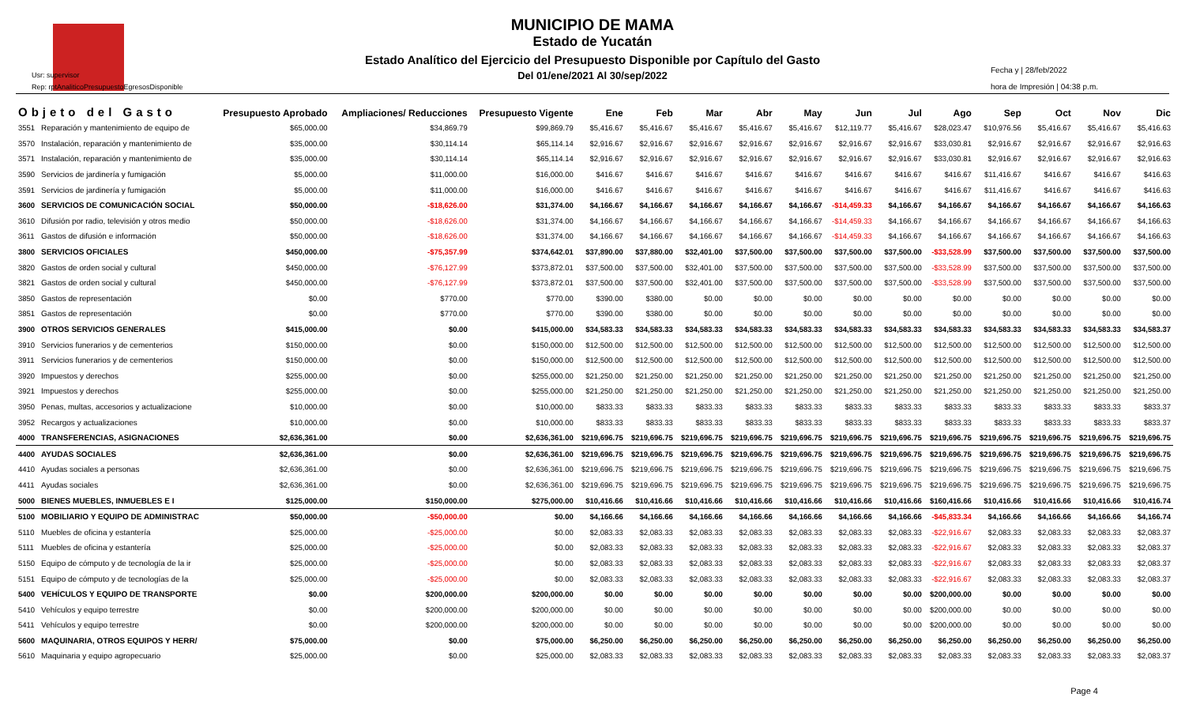Usr: supervisor
Rep: rptAnaliticoPresupuestoEgresosDisponible
MUNICIPIO DE MAMA
Estado de Yucatán
Estado Analítico del Ejercicio del Presupuesto Disponible por Capítulo del Gasto
Del 01/ene/2021 Al 30/sep/2022
Fecha y | 28/feb/2022
hora de Impresión | 04:38 p.m.
| Objeto del Gasto | | Presupuesto Aprobado | Ampliaciones/ Reducciones | Presupuesto Vigente | Ene | Feb | Mar | Abr | May | Jun | Jul | Ago | Sep | Oct | Nov | Dic |
| --- | --- | --- | --- | --- | --- | --- | --- | --- | --- | --- | --- | --- | --- | --- | --- | --- |
| 3551 | Reparación y mantenimiento de equipo de | $65,000.00 | $34,869.79 | $99,869.79 | $5,416.67 | $5,416.67 | $5,416.67 | $5,416.67 | $5,416.67 | $12,119.77 | $5,416.67 | $28,023.47 | $10,976.56 | $5,416.67 | $5,416.67 | $5,416.63 |
| 3570 | Instalación, reparación y mantenimiento de | $35,000.00 | $30,114.14 | $65,114.14 | $2,916.67 | $2,916.67 | $2,916.67 | $2,916.67 | $2,916.67 | $2,916.67 | $2,916.67 | $33,030.81 | $2,916.67 | $2,916.67 | $2,916.67 | $2,916.63 |
| 3571 | Instalación, reparación y mantenimiento de | $35,000.00 | $30,114.14 | $65,114.14 | $2,916.67 | $2,916.67 | $2,916.67 | $2,916.67 | $2,916.67 | $2,916.67 | $2,916.67 | $33,030.81 | $2,916.67 | $2,916.67 | $2,916.67 | $2,916.63 |
| 3590 | Servicios de jardinería y fumigación | $5,000.00 | $11,000.00 | $16,000.00 | $416.67 | $416.67 | $416.67 | $416.67 | $416.67 | $416.67 | $416.67 | $416.67 | $11,416.67 | $416.67 | $416.67 | $416.63 |
| 3591 | Servicios de jardinería y fumigación | $5,000.00 | $11,000.00 | $16,000.00 | $416.67 | $416.67 | $416.67 | $416.67 | $416.67 | $416.67 | $416.67 | $416.67 | $11,416.67 | $416.67 | $416.67 | $416.63 |
| 3600 | SERVICIOS DE COMUNICACIÓN SOCIAL | $50,000.00 | -$18,626.00 | $31,374.00 | $4,166.67 | $4,166.67 | $4,166.67 | $4,166.67 | $4,166.67 | -$14,459.33 | $4,166.67 | $4,166.67 | $4,166.67 | $4,166.67 | $4,166.67 | $4,166.63 |
| 3610 | Difusión por radio, televisión y otros medio | $50,000.00 | -$18,626.00 | $31,374.00 | $4,166.67 | $4,166.67 | $4,166.67 | $4,166.67 | $4,166.67 | -$14,459.33 | $4,166.67 | $4,166.67 | $4,166.67 | $4,166.67 | $4,166.67 | $4,166.63 |
| 3611 | Gastos de difusión e información | $50,000.00 | -$18,626.00 | $31,374.00 | $4,166.67 | $4,166.67 | $4,166.67 | $4,166.67 | $4,166.67 | -$14,459.33 | $4,166.67 | $4,166.67 | $4,166.67 | $4,166.67 | $4,166.67 | $4,166.63 |
| 3800 | SERVICIOS OFICIALES | $450,000.00 | -$75,357.99 | $374,642.01 | $37,890.00 | $37,880.00 | $32,401.00 | $37,500.00 | $37,500.00 | $37,500.00 | $37,500.00 | -$33,528.99 | $37,500.00 | $37,500.00 | $37,500.00 | $37,500.00 |
| 3820 | Gastos de orden social y cultural | $450,000.00 | -$76,127.99 | $373,872.01 | $37,500.00 | $37,500.00 | $32,401.00 | $37,500.00 | $37,500.00 | $37,500.00 | $37,500.00 | -$33,528.99 | $37,500.00 | $37,500.00 | $37,500.00 | $37,500.00 |
| 3821 | Gastos de orden social y cultural | $450,000.00 | -$76,127.99 | $373,872.01 | $37,500.00 | $37,500.00 | $32,401.00 | $37,500.00 | $37,500.00 | $37,500.00 | $37,500.00 | -$33,528.99 | $37,500.00 | $37,500.00 | $37,500.00 | $37,500.00 |
| 3850 | Gastos de representación | $0.00 | $770.00 | $770.00 | $390.00 | $380.00 | $0.00 | $0.00 | $0.00 | $0.00 | $0.00 | $0.00 | $0.00 | $0.00 | $0.00 | $0.00 |
| 3851 | Gastos de representación | $0.00 | $770.00 | $770.00 | $390.00 | $380.00 | $0.00 | $0.00 | $0.00 | $0.00 | $0.00 | $0.00 | $0.00 | $0.00 | $0.00 | $0.00 |
| 3900 | OTROS SERVICIOS GENERALES | $415,000.00 | $0.00 | $415,000.00 | $34,583.33 | $34,583.33 | $34,583.33 | $34,583.33 | $34,583.33 | $34,583.33 | $34,583.33 | $34,583.33 | $34,583.33 | $34,583.33 | $34,583.33 | $34,583.37 |
| 3910 | Servicios funerarios y de cementerios | $150,000.00 | $0.00 | $150,000.00 | $12,500.00 | $12,500.00 | $12,500.00 | $12,500.00 | $12,500.00 | $12,500.00 | $12,500.00 | $12,500.00 | $12,500.00 | $12,500.00 | $12,500.00 | $12,500.00 |
| 3911 | Servicios funerarios y de cementerios | $150,000.00 | $0.00 | $150,000.00 | $12,500.00 | $12,500.00 | $12,500.00 | $12,500.00 | $12,500.00 | $12,500.00 | $12,500.00 | $12,500.00 | $12,500.00 | $12,500.00 | $12,500.00 | $12,500.00 |
| 3920 | Impuestos y derechos | $255,000.00 | $0.00 | $255,000.00 | $21,250.00 | $21,250.00 | $21,250.00 | $21,250.00 | $21,250.00 | $21,250.00 | $21,250.00 | $21,250.00 | $21,250.00 | $21,250.00 | $21,250.00 | $21,250.00 |
| 3921 | Impuestos y derechos | $255,000.00 | $0.00 | $255,000.00 | $21,250.00 | $21,250.00 | $21,250.00 | $21,250.00 | $21,250.00 | $21,250.00 | $21,250.00 | $21,250.00 | $21,250.00 | $21,250.00 | $21,250.00 | $21,250.00 |
| 3950 | Penas, multas, accesorios y actualizacione | $10,000.00 | $0.00 | $10,000.00 | $833.33 | $833.33 | $833.33 | $833.33 | $833.33 | $833.33 | $833.33 | $833.33 | $833.33 | $833.33 | $833.33 | $833.37 |
| 3952 | Recargos y actualizaciones | $10,000.00 | $0.00 | $10,000.00 | $833.33 | $833.33 | $833.33 | $833.33 | $833.33 | $833.33 | $833.33 | $833.33 | $833.33 | $833.33 | $833.33 | $833.37 |
| 4000 | TRANSFERENCIAS, ASIGNACIONES | $2,636,361.00 | $0.00 | $2,636,361.00 | $219,696.75 | $219,696.75 | $219,696.75 | $219,696.75 | $219,696.75 | $219,696.75 | $219,696.75 | $219,696.75 | $219,696.75 | $219,696.75 | $219,696.75 | $219,696.75 |
| 4400 | AYUDAS SOCIALES | $2,636,361.00 | $0.00 | $2,636,361.00 | $219,696.75 | $219,696.75 | $219,696.75 | $219,696.75 | $219,696.75 | $219,696.75 | $219,696.75 | $219,696.75 | $219,696.75 | $219,696.75 | $219,696.75 | $219,696.75 |
| 4410 | Ayudas sociales a personas | $2,636,361.00 | $0.00 | $2,636,361.00 | $219,696.75 | $219,696.75 | $219,696.75 | $219,696.75 | $219,696.75 | $219,696.75 | $219,696.75 | $219,696.75 | $219,696.75 | $219,696.75 | $219,696.75 | $219,696.75 |
| 4411 | Ayudas sociales | $2,636,361.00 | $0.00 | $2,636,361.00 | $219,696.75 | $219,696.75 | $219,696.75 | $219,696.75 | $219,696.75 | $219,696.75 | $219,696.75 | $219,696.75 | $219,696.75 | $219,696.75 | $219,696.75 | $219,696.75 |
| 5000 | BIENES MUEBLES, INMUEBLES E I | $125,000.00 | $150,000.00 | $275,000.00 | $10,416.66 | $10,416.66 | $10,416.66 | $10,416.66 | $10,416.66 | $10,416.66 | $10,416.66 | $160,416.66 | $10,416.66 | $10,416.66 | $10,416.66 | $10,416.74 |
| 5100 | MOBILIARIO Y EQUIPO DE ADMINISTRAC | $50,000.00 | -$50,000.00 | $0.00 | $4,166.66 | $4,166.66 | $4,166.66 | $4,166.66 | $4,166.66 | $4,166.66 | $4,166.66 | -$45,833.34 | $4,166.66 | $4,166.66 | $4,166.66 | $4,166.74 |
| 5110 | Muebles de oficina y estantería | $25,000.00 | -$25,000.00 | $0.00 | $2,083.33 | $2,083.33 | $2,083.33 | $2,083.33 | $2,083.33 | $2,083.33 | $2,083.33 | -$22,916.67 | $2,083.33 | $2,083.33 | $2,083.33 | $2,083.37 |
| 5111 | Muebles de oficina y estantería | $25,000.00 | -$25,000.00 | $0.00 | $2,083.33 | $2,083.33 | $2,083.33 | $2,083.33 | $2,083.33 | $2,083.33 | $2,083.33 | -$22,916.67 | $2,083.33 | $2,083.33 | $2,083.33 | $2,083.37 |
| 5150 | Equipo de cómputo y de tecnología de la ir | $25,000.00 | -$25,000.00 | $0.00 | $2,083.33 | $2,083.33 | $2,083.33 | $2,083.33 | $2,083.33 | $2,083.33 | $2,083.33 | -$22,916.67 | $2,083.33 | $2,083.33 | $2,083.33 | $2,083.37 |
| 5151 | Equipo de cómputo y de tecnologías de la | $25,000.00 | -$25,000.00 | $0.00 | $2,083.33 | $2,083.33 | $2,083.33 | $2,083.33 | $2,083.33 | $2,083.33 | $2,083.33 | -$22,916.67 | $2,083.33 | $2,083.33 | $2,083.33 | $2,083.37 |
| 5400 | VEHÍCULOS Y EQUIPO DE TRANSPORTE | $0.00 | $200,000.00 | $200,000.00 | $0.00 | $0.00 | $0.00 | $0.00 | $0.00 | $0.00 | $0.00 | $200,000.00 | $0.00 | $0.00 | $0.00 | $0.00 |
| 5410 | Vehículos y equipo terrestre | $0.00 | $200,000.00 | $200,000.00 | $0.00 | $0.00 | $0.00 | $0.00 | $0.00 | $0.00 | $0.00 | $200,000.00 | $0.00 | $0.00 | $0.00 | $0.00 |
| 5411 | Vehículos y equipo terrestre | $0.00 | $200,000.00 | $200,000.00 | $0.00 | $0.00 | $0.00 | $0.00 | $0.00 | $0.00 | $0.00 | $200,000.00 | $0.00 | $0.00 | $0.00 | $0.00 |
| 5600 | MAQUINARIA, OTROS EQUIPOS Y HERR/ | $75,000.00 | $0.00 | $75,000.00 | $6,250.00 | $6,250.00 | $6,250.00 | $6,250.00 | $6,250.00 | $6,250.00 | $6,250.00 | $6,250.00 | $6,250.00 | $6,250.00 | $6,250.00 | $6,250.00 |
| 5610 | Maquinaria y equipo agropecuario | $25,000.00 | $0.00 | $25,000.00 | $2,083.33 | $2,083.33 | $2,083.33 | $2,083.33 | $2,083.33 | $2,083.33 | $2,083.33 | $2,083.33 | $2,083.33 | $2,083.33 | $2,083.33 | $2,083.37 |
Page 4